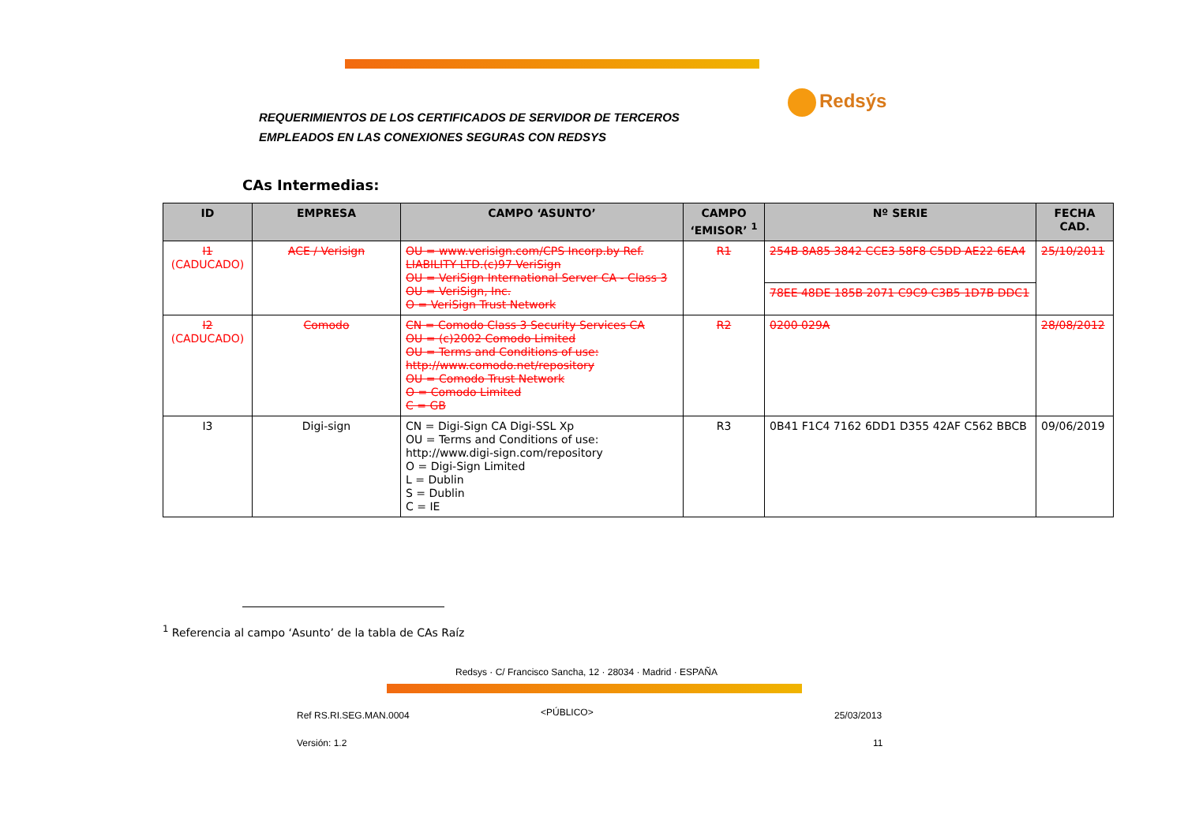REQUERIMIENTOS DE LOS CERTIFICADOS DE SERVIDOR DE TERCEROS
EMPLEADOS EN LAS CONEXIONES SEGURAS CON REDSYS
Redsýs
CAs Intermedias:
| ID | EMPRESA | CAMPO ‘ASUNTO’ | CAMPO ‘EMISOR’ <sup>1</sup> | Nº SERIE | FECHA CAD. |
| --- | --- | --- | --- | --- | --- |
| I1 (CADUCADO) | ACE / Verisign | OU = www.verisign.com/CPS Incorp.by Ref. LIABILITY LTD.(c)97 VeriSign OU = VeriSign International Server CA - Class 3 OU = VeriSign, Inc. O = VeriSign Trust Network | R1 | 254B 8A85 3842 CCE3 58F8 C5DD AE22 6EA4 | 25/10/2011 |
| | | | | 78EE 48DE 185B 2071 C9C9 C3B5 1D7B DDC1 | |
| I2 (CADUCADO) | Comodo | CN = Comodo Class 3 Security Services CA OU = (c)2002 Comodo Limited OU = Terms and Conditions of use: http://www.comodo.net/repository OU = Comodo Trust Network O = Comodo Limited C = GB | R2 | 0200 029A | 28/08/2012 |
| I3 | Digi-sign | CN = Digi-Sign CA Digi-SSL Xp OU = Terms and Conditions of use: http://www.digi-sign.com/repository O = Digi-Sign Limited L = Dublin S = Dublin C = IE | R3 | 0B41 F1C4 7162 6DD1 D355 42AF C562 BBCB | 09/06/2019 |
<sup>1</sup> Referencia al campo ‘Asunto’ de la tabla de CAs Raíz
Redsys · C/ Francisco Sancha, 12 · 28034 · Madrid · ESPAÑA
Ref RS.RI.SEG.MAN.0004 <PÚBLICO> 25/03/2013
Versión: 1.2 11